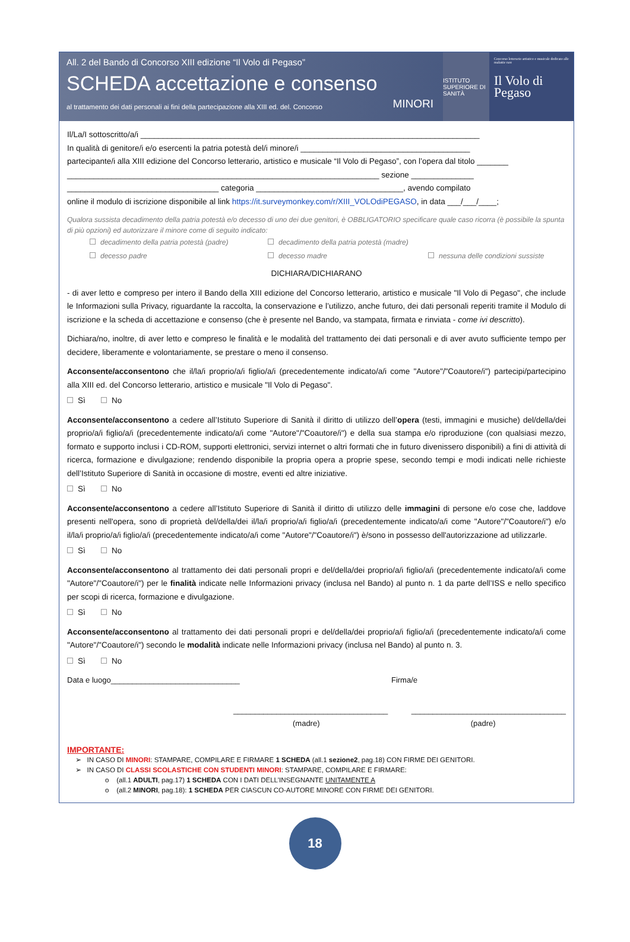All. 2 del Bando di Concorso XIII edizione “Il Volo di Pegaso”
SCHEDA accettazione e consenso
al trattamento dei dati personali ai fini della partecipazione alla XIII ed. del. Concorso MINORI
ISTITUTO SUPERIORE DI SANITÀ
Concorso letterario artistico e musicale dedicato alle malattie rare
Il Volo di Pegaso
Il/La/I sottoscritto/a/i ____________________________________________________________________________
In qualità di genitore/i e/o esercenti la patria potestà del/i minore/i ______________________________________
partecipante/i alla XIII edizione del Concorso letterario, artistico e musicale “Il Volo di Pegaso”, con l’opera dal titolo _______
______________________________________________________________________ sezione ______________
__________________________________ categoria _________________________________, avendo compilato
online il modulo di iscrizione disponibile al link https://it.surveymonkey.com/r/XIII_VOLOdiPEGASO, in data ___/___/____;
Qualora sussista decadimento della patria potestà e/o decesso di uno dei due genitori, è OBBLIGATORIO specificare quale caso ricorra (è possibile la spunta di più opzioni) ed autorizzare il minore come di seguito indicato:
decadimento della patria potestà (padre) decadimento della patria potestà (madre) decesso padre decesso madre nessuna delle condizioni sussiste
DICHIARA/DICHIARANO
- di aver letto e compreso per intero il Bando della XIII edizione del Concorso letterario, artistico e musicale "Il Volo di Pegaso", che include le Informazioni sulla Privacy, riguardante la raccolta, la conservazione e l’utilizzo, anche futuro, dei dati personali reperiti tramite il Modulo di iscrizione e la scheda di accettazione e consenso (che è presente nel Bando, va stampata, firmata e rinviata - come ivi descritto).
Dichiara/no, inoltre, di aver letto e compreso le finalità e le modalità del trattamento dei dati personali e di aver avuto sufficiente tempo per decidere, liberamente e volontariamente, se prestare o meno il consenso.
Acconsente/acconsentono che il/la/i proprio/a/i figlio/a/i (precedentemente indicato/a/i come "Autore"/"Coautore/i") partecipi/partecipino alla XIII ed. del Concorso letterario, artistico e musicale "Il Volo di Pegaso".
Sì No
Acconsente/acconsentono a cedere all’Istituto Superiore di Sanità il diritto di utilizzo dell’opera (testi, immagini e musiche) del/della/dei proprio/a/i figlio/a/i (precedentemente indicato/a/i come "Autore"/"Coautore/i") e della sua stampa e/o riproduzione (con qualsiasi mezzo, formato e supporto inclusi i CD-ROM, supporti elettronici, servizi internet o altri formati che in futuro divenissero disponibili) a fini di attività di ricerca, formazione e divulgazione; rendendo disponibile la propria opera a proprie spese, secondo tempi e modi indicati nelle richieste dell’Istituto Superiore di Sanità in occasione di mostre, eventi ed altre iniziative.
Sì No
Acconsente/acconsentono a cedere all’Istituto Superiore di Sanità il diritto di utilizzo delle immagini di persone e/o cose che, laddove presenti nell'opera, sono di proprietà del/della/dei il/la/i proprio/a/i figlio/a/i (precedentemente indicato/a/i come "Autore"/"Coautore/i") e/o il/la/i proprio/a/i figlio/a/i (precedentemente indicato/a/i come "Autore"/"Coautore/i") è/sono in possesso dell'autorizzazione ad utilizzarle.
Sì No
Acconsente/acconsentono al trattamento dei dati personali propri e del/della/dei proprio/a/i figlio/a/i (precedentemente indicato/a/i come "Autore"/"Coautore/i") per le finalità indicate nelle Informazioni privacy (inclusa nel Bando) al punto n. 1 da parte dell’ISS e nello specifico per scopi di ricerca, formazione e divulgazione.
Sì No
Acconsente/acconsentono al trattamento dei dati personali propri e del/della/dei proprio/a/i figlio/a/i (precedentemente indicato/a/i come "Autore"/"Coautore/i") secondo le modalità indicate nelle Informazioni privacy (inclusa nel Bando) al punto n. 3.
Sì No
Data e luogo______________________________ Firma/e
____________________________________
(madre) ____________________________________
(padre)
IMPORTANTE:
➢ IN CASO DI MINORI: STAMPARE, COMPILARE E FIRMARE 1 SCHEDA (all.1 sezione2, pag.18) CON FIRME DEI GENITORI.
➢ IN CASO DI CLASSI SCOLASTICHE CON STUDENTI MINORI: STAMPARE, COMPILARE E FIRMARE:
o (all.1 ADULTI, pag.17) 1 SCHEDA CON I DATI DELL’INSEGNANTE UNITAMENTE A
o (all.2 MINORI, pag.18): 1 SCHEDA PER CIASCUN CO-AUTORE MINORE CON FIRME DEI GENITORI.
18